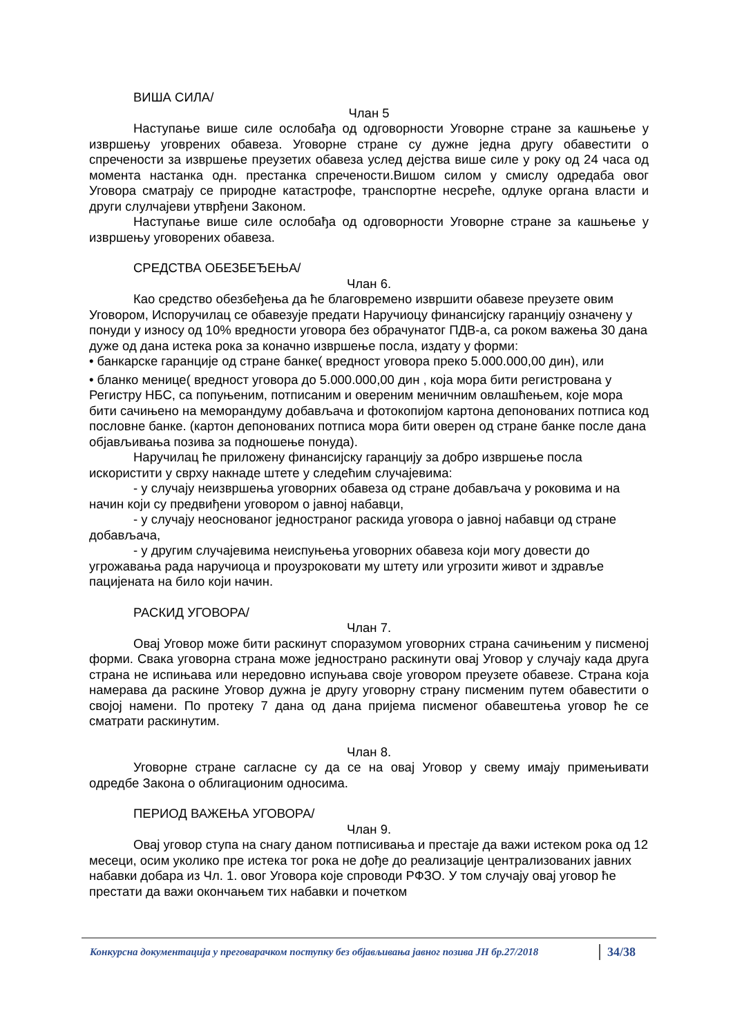ВИША СИЛА/
Члан 5
Наступање више силе ослобађа од одговорности Уговорне стране за кашњење у извршењу уговрених обавеза. Уговорне стране су дужне једна другу обавестити о спречености за извршење преузетих обавеза услед дејства више силе у року од 24 часа од момента настанка одн. престанка спречености.Вишом силом у смислу одредаба овог Уговора сматрају се природне катастрофе, транспортне несреће, одлуке органа власти и други слулчајеви утврђени Законом.
Наступање више силе ослобађа од одговорности Уговорне стране за кашњење у извршењу уговорених обавеза.
СРЕДСТВА ОБЕЗБЕЂЕЊА/
Члан 6.
Као средство обезбеђења да ће благовремено извршити обавезе преузете овим Уговором, Испоручилац се обавезује предати Наручиоцу финансијску гаранцију означену у понуди у износу од 10% вредности уговора без обрачунатог ПДВ-а, са роком важења 30 дана дуже од дана истека рока за коначно извршење посла, издату у форми:
• банкарске гаранције од стране банке( вредност уговора преко 5.000.000,00 дин), или
• бланко менице( вредност уговора до 5.000.000,00 дин , која мора бити регистрована у Регистру НБС, са попуњеним, потписаним и овереним меничним овлашћењем, које мора бити сачињено на меморандуму добављача и фотокопијом картона депонованих потписа код пословне банке. (картон депонованих потписа мора бити оверен од стране банке после дана објављивања позива за подношење понуда).
Наручилац ће приложену финансијску гаранцију за добро извршење посла искористити у сврху накнаде штете у следећим случајевима:
- у случају неизвршења уговорних обавеза од стране добављача у роковима и на начин који су предвиђени уговором о јавној набавци,
- у случају неоснованог једностраног раскида уговора о јавној набавци од стране добављача,
- у другим случајевима неиспуњења уговорних обавеза који могу довести до угрожавања рада наручиоца и проузроковати му штету или угрозити живот и здравље пацијената на било који начин.
РАСКИД УГОВОРА/
Члан 7.
Овај Уговор може бити раскинут споразумом уговорних страна сачињеним у писменој форми. Свака уговорна страна може једнострано раскинути овај Уговор у случају када друга страна не испињава или нередовно испуњава своје уговором преузете обавезе. Страна која намерава да раскине Уговор дужна је другу уговорну страну писменим путем обавестити о својој намени. По протеку 7 дана од дана пријема писменог обавештења уговор ће се сматрати раскинутим.
Члан 8.
Уговорне стране сагласне су да се на овај Уговор у свему имају примењивати одредбе Закона о облигационим односима.
ПЕРИОД ВАЖЕЊА УГОВОРА/
Члан 9.
Овај уговор ступа на снагу даном потписивања и престаје да важи истеком рока од 12 месеци, осим уколико пре истека тог рока не дође до реализације централизованих јавних набавки добара из Чл. 1. овог Уговора које спроводи РФЗО. У том случају овај уговор ће престати да важи окончањем тих набавки и почетком
Конкурсна документација у преговарачком поступку без објављивања јавног позива JН бр.27/2018 34/38